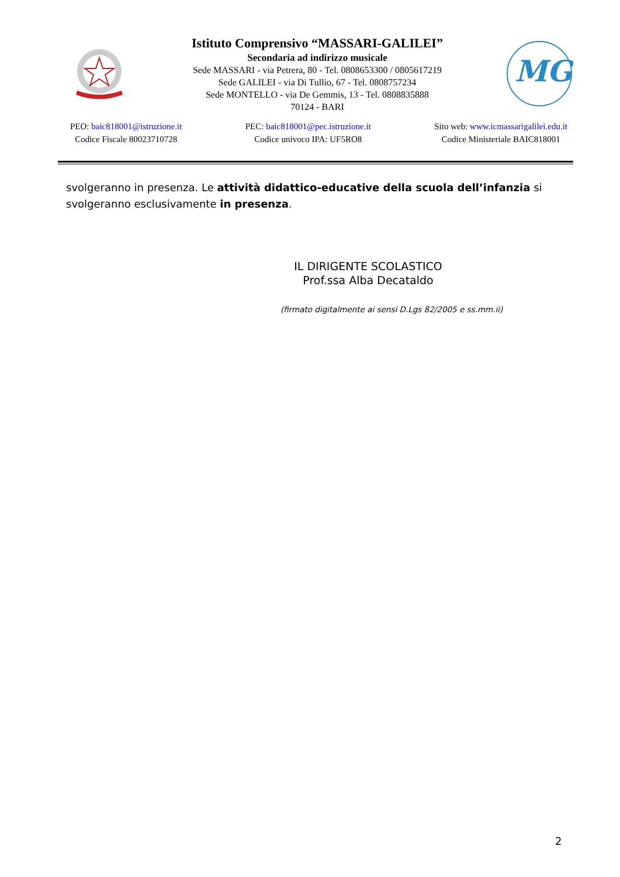Istituto Comprensivo “MASSARI-GALILEI”
Secondaria ad indirizzo musicale
Sede MASSARI - via Petrera, 80 - Tel. 0808653300 / 0805617219
Sede GALILEI - via Di Tullio, 67 - Tel. 0808757234
Sede MONTELLO - via De Gemmis, 13 - Tel. 0808835888
70124 - BARI
MG
PEO: baic818001@istruzione.it
Codice Fiscale 80023710728
PEC: baic818001@pec.istruzione.it
Codice univoco IPA: UF5RO8
Sito web: www.icmassarigalilei.edu.it
Codice Ministeriale BAIC818001
svolgeranno in presenza. Le attività didattico-educative della scuola dell’infanzia si svolgeranno esclusivamente in presenza.
IL DIRIGENTE SCOLASTICO
Prof.ssa Alba Decataldo
(firmato digitalmente ai sensi D.Lgs 82/2005 e ss.mm.ii)
2